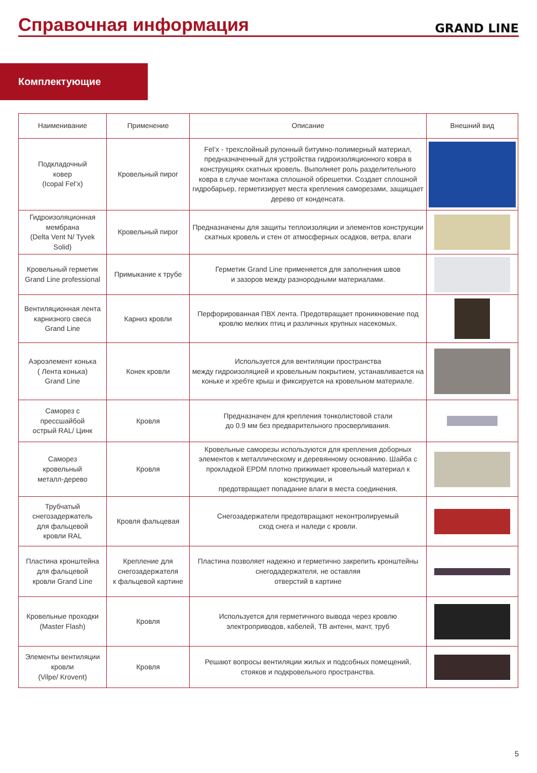Справочная информация
GRAND LINE
Комплектующие
| Наименивание | Применение | Описание | Внешний вид |
| --- | --- | --- | --- |
| Подкладочный ковер (Icopal Fel’x) | Кровельный пирог | Fel’x - трехслойный рулонный битумно-полимерный материал, предназначенный для устройства гидроизоляционного ковра в конструкциях скатных кровель. Выполняет роль разделительного ковра в случае монтажа сплошной обрешетки. Создает сплошной гидробарьер, герметизирует места крепления саморезами, защищает дерево от конденсата. | |
| Гидроизоляционная мембрана (Delta Vent N/ Tyvek Solid) | Кровельный пирог | Предназначены для защиты теплоизоляции и элементов конструкции скатных кровель и стен от атмосферных осадков, ветра, влаги | |
| Кровельный герметик Grand Line professional | Примыкание к трубе | Герметик Grand Line применяется для заполнения швов и зазоров между разнородными материалами. | |
| Вентиляционная лента карнизного свеса Grand Line | Карниз кровли | Перфорированная ПВХ лента. Предотвращает проникновение под кровлю мелких птиц и различных крупных насекомых. | |
| Аэроэлемент конька ( Лента конька) Grand Line | Конек кровли | Используется для вентиляции пространства между гидроизоляцией и кровельным покрытием, устанавливается на коньке и хребте крыш и фиксируется на кровельном материале. | |
| Саморез с прессшайбой острый RAL/ Цинк | Кровля | Предназначен для крепления тонколистовой стали до 0.9 мм без предварительного просверливания. | |
| Саморез кровельный металл-дерево | Кровля | Кровельные саморезы используются для крепления доборных элементов к металлическому и деревянному основанию. Шайба с прокладкой EPDM плотно прижимает кровельный материал к конструкции, и предотвращает попадание влаги в места соединения. | |
| Трубчатый снегозадержатель для фальцевой кровли RAL | Кровля фальцевая | Снегозадержатели предотвращают неконтролируемый сход снега и наледи с кровли. | |
| Пластина кронштейна для фальцевой кровли Grand Line | Крепление для снегозадержателя к фальцевой картине | Пластина позволяет надежно и герметично закрепить кронштейны снегодадержателя, не оставляя отверстий в картине | |
| Кровельные проходки (Master Flash) | Кровля | Используется для герметичного вывода через кровлю электроприводов, кабелей, ТВ антенн, мачт, труб | |
| Элементы вентиляции кровли (Vilpe/ Krovent) | Кровля | Решают вопросы вентиляции жилых и подсобных помещений, стояков и подкровельного пространства. | |
5